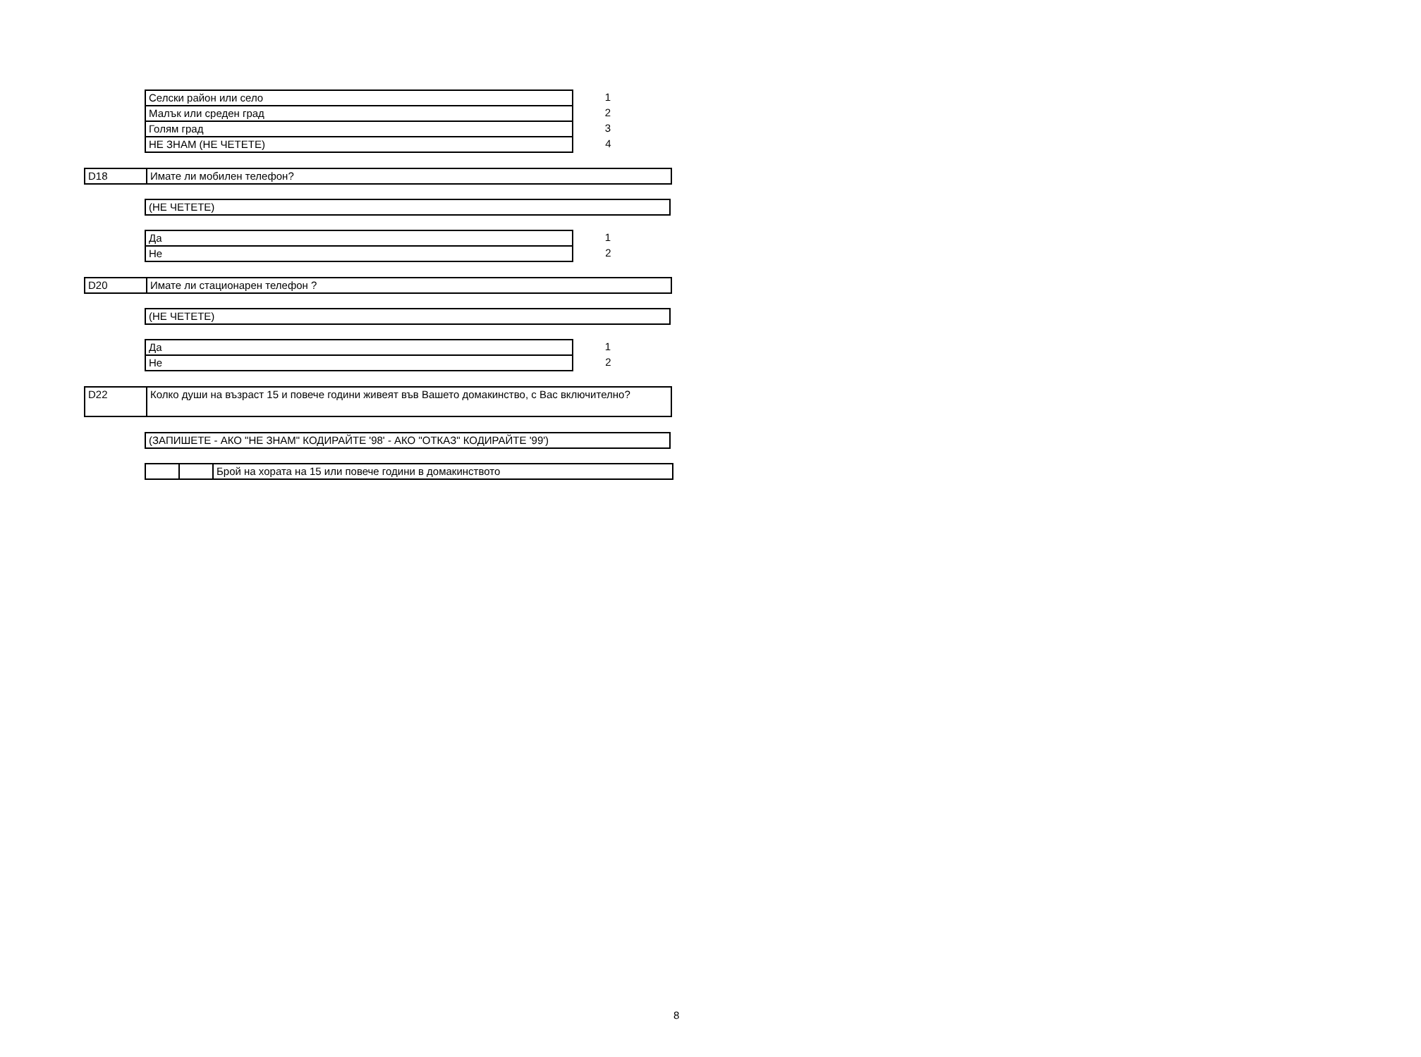| Селски район или село | 1 |
| Малък или среден град | 2 |
| Голям град | 3 |
| НЕ ЗНАМ (НЕ ЧЕТЕТЕ) | 4 |
| D18 | Имате ли мобилен телефон? |
| (НЕ ЧЕТЕТЕ) |
| Да | 1 |
| Не | 2 |
| D20 | Имате ли стационарен телефон ? |
| (НЕ ЧЕТЕТЕ) |
| Да | 1 |
| Не | 2 |
| D22 | Колко души на възраст 15 и повече години живеят във Вашето домакинство, с Вас включително? |
| (ЗАПИШЕТЕ - АКО "НЕ ЗНАМ" КОДИРАЙТЕ '98' - АКО "ОТКАЗ" КОДИРАЙТЕ '99') |
| | | Брой на хората на 15 или повече години в домакинството |
8